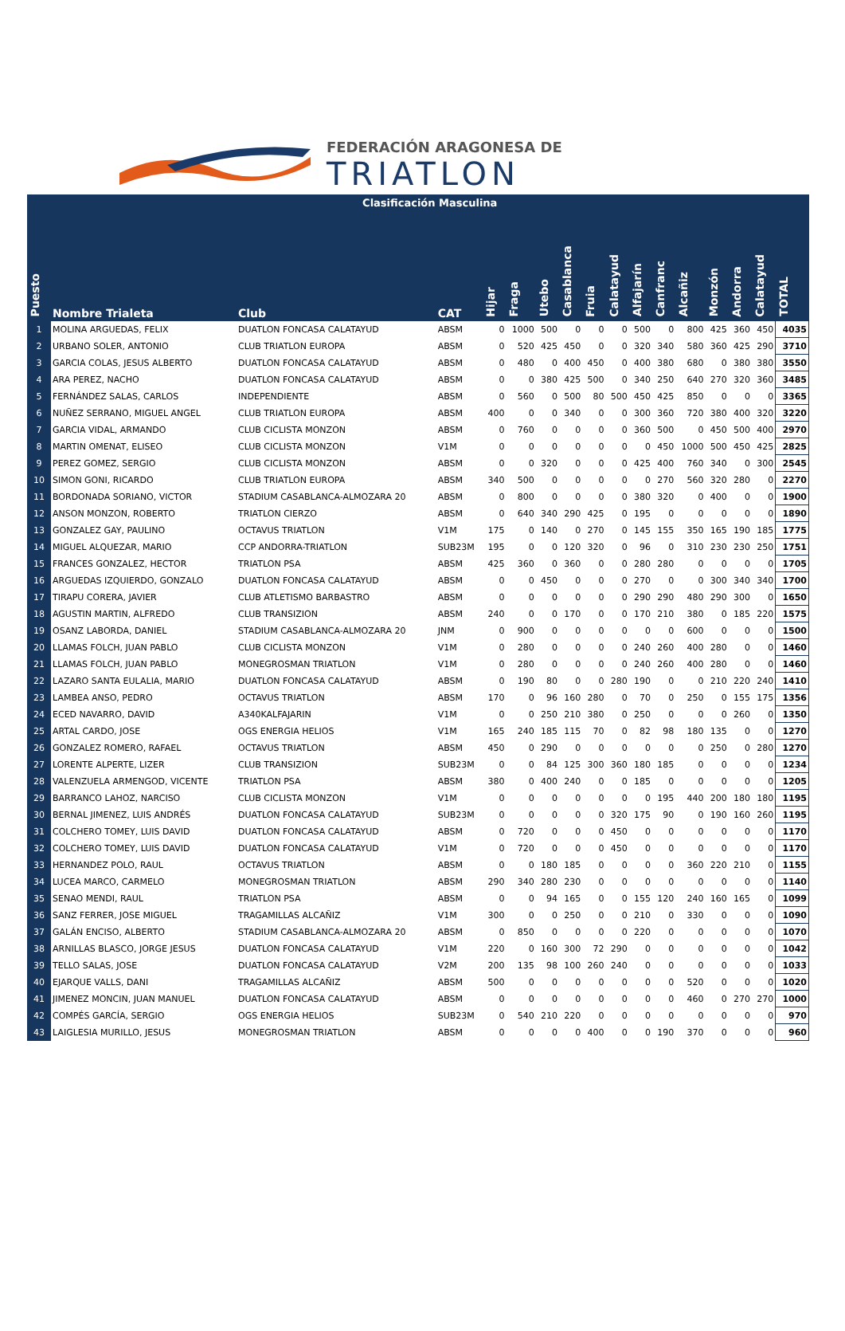FEDERACIÓN ARAGONESA DE
TRIATLON
| | Clasificación Masculina | | | | | | | | | | | | | | | |
| Puesto | Nombre Trialeta | Club | CAT | Hijar | Fraga | Utebo | Casablanca | Fruia | Calatayud | Alfajarín | Canfranc | Alcañiz | Monzón | Andorra | Calatayud | TOTAL |
| 1 | MOLINA ARGUEDAS, FELIX | DUATLON FONCASA CALATAYUD | ABSM | 0 | 1000 | 500 | 0 | 0 | 0 | 500 | 0 | 800 | 425 | 360 | 450 | 4035 |
| 2 | URBANO SOLER, ANTONIO | CLUB TRIATLON EUROPA | ABSM | 0 | 520 | 425 | 450 | 0 | 0 | 320 | 340 | 580 | 360 | 425 | 290 | 3710 |
| 3 | GARCIA COLAS, JESUS ALBERTO | DUATLON FONCASA CALATAYUD | ABSM | 0 | 480 | 0 | 400 | 450 | 0 | 400 | 380 | 680 | 0 | 380 | 380 | 3550 |
| 4 | ARA PEREZ, NACHO | DUATLON FONCASA CALATAYUD | ABSM | 0 | 0 | 380 | 425 | 500 | 0 | 340 | 250 | 640 | 270 | 320 | 360 | 3485 |
| 5 | FERNÁNDEZ SALAS, CARLOS | INDEPENDIENTE | ABSM | 0 | 560 | 0 | 500 | 80 | 500 | 450 | 425 | 850 | 0 | 0 | 0 | 3365 |
| 6 | NUÑEZ SERRANO, MIGUEL ANGEL | CLUB TRIATLON EUROPA | ABSM | 400 | 0 | 0 | 340 | 0 | 0 | 300 | 360 | 720 | 380 | 400 | 320 | 3220 |
| 7 | GARCIA VIDAL, ARMANDO | CLUB CICLISTA MONZON | ABSM | 0 | 760 | 0 | 0 | 0 | 0 | 360 | 500 | 0 | 450 | 500 | 400 | 2970 |
| 8 | MARTIN OMENAT, ELISEO | CLUB CICLISTA MONZON | V1M | 0 | 0 | 0 | 0 | 0 | 0 | 0 | 450 | 1000 | 500 | 450 | 425 | 2825 |
| 9 | PEREZ GOMEZ, SERGIO | CLUB CICLISTA MONZON | ABSM | 0 | 0 | 320 | 0 | 0 | 0 | 425 | 400 | 760 | 340 | 0 | 300 | 2545 |
| 10 | SIMON GONI, RICARDO | CLUB TRIATLON EUROPA | ABSM | 340 | 500 | 0 | 0 | 0 | 0 | 0 | 270 | 560 | 320 | 280 | 0 | 2270 |
| 11 | BORDONADA SORIANO, VICTOR | STADIUM CASABLANCA-ALMOZARA 20 | ABSM | 0 | 800 | 0 | 0 | 0 | 0 | 380 | 320 | 0 | 400 | 0 | 0 | 1900 |
| 12 | ANSON MONZON, ROBERTO | TRIATLON CIERZO | ABSM | 0 | 640 | 340 | 290 | 425 | 0 | 195 | 0 | 0 | 0 | 0 | 0 | 1890 |
| 13 | GONZALEZ GAY, PAULINO | OCTAVUS TRIATLON | V1M | 175 | 0 | 140 | 0 | 270 | 0 | 145 | 155 | 350 | 165 | 190 | 185 | 1775 |
| 14 | MIGUEL ALQUEZAR, MARIO | CCP ANDORRA-TRIATLON | SUB23M | 195 | 0 | 0 | 120 | 320 | 0 | 96 | 0 | 310 | 230 | 230 | 250 | 1751 |
| 15 | FRANCES GONZALEZ, HECTOR | TRIATLON PSA | ABSM | 425 | 360 | 0 | 360 | 0 | 0 | 280 | 280 | 0 | 0 | 0 | 0 | 1705 |
| 16 | ARGUEDAS IZQUIERDO, GONZALO | DUATLON FONCASA CALATAYUD | ABSM | 0 | 0 | 450 | 0 | 0 | 0 | 270 | 0 | 0 | 300 | 340 | 340 | 1700 |
| 17 | TIRAPU CORERA, JAVIER | CLUB ATLETISMO BARBASTRO | ABSM | 0 | 0 | 0 | 0 | 0 | 0 | 290 | 290 | 480 | 290 | 300 | 0 | 1650 |
| 18 | AGUSTIN MARTIN, ALFREDO | CLUB TRANSIZION | ABSM | 240 | 0 | 0 | 170 | 0 | 0 | 170 | 210 | 380 | 0 | 185 | 220 | 1575 |
| 19 | OSANZ LABORDA, DANIEL | STADIUM CASABLANCA-ALMOZARA 20 | JNM | 0 | 900 | 0 | 0 | 0 | 0 | 0 | 0 | 600 | 0 | 0 | 0 | 1500 |
| 20 | LLAMAS FOLCH, JUAN PABLO | CLUB CICLISTA MONZON | V1M | 0 | 280 | 0 | 0 | 0 | 0 | 240 | 260 | 400 | 280 | 0 | 0 | 1460 |
| 21 | LLAMAS FOLCH, JUAN PABLO | MONEGROSMAN TRIATLON | V1M | 0 | 280 | 0 | 0 | 0 | 0 | 240 | 260 | 400 | 280 | 0 | 0 | 1460 |
| 22 | LAZARO SANTA EULALIA, MARIO | DUATLON FONCASA CALATAYUD | ABSM | 0 | 190 | 80 | 0 | 0 | 280 | 190 | 0 | 0 | 210 | 220 | 240 | 1410 |
| 23 | LAMBEA ANSO, PEDRO | OCTAVUS TRIATLON | ABSM | 170 | 0 | 96 | 160 | 280 | 0 | 70 | 0 | 250 | 0 | 155 | 175 | 1356 |
| 24 | ECED NAVARRO, DAVID | A340KALFAJARIN | V1M | 0 | 0 | 250 | 210 | 380 | 0 | 250 | 0 | 0 | 0 | 260 | 0 | 1350 |
| 25 | ARTAL CARDO, JOSE | OGS ENERGIA HELIOS | V1M | 165 | 240 | 185 | 115 | 70 | 0 | 82 | 98 | 180 | 135 | 0 | 0 | 1270 |
| 26 | GONZALEZ ROMERO, RAFAEL | OCTAVUS TRIATLON | ABSM | 450 | 0 | 290 | 0 | 0 | 0 | 0 | 0 | 0 | 250 | 0 | 280 | 1270 |
| 27 | LORENTE ALPERTE, LIZER | CLUB TRANSIZION | SUB23M | 0 | 0 | 84 | 125 | 300 | 360 | 180 | 185 | 0 | 0 | 0 | 0 | 1234 |
| 28 | VALENZUELA ARMENGOD, VICENTE | TRIATLON PSA | ABSM | 380 | 0 | 400 | 240 | 0 | 0 | 185 | 0 | 0 | 0 | 0 | 0 | 1205 |
| 29 | BARRANCO LAHOZ, NARCISO | CLUB CICLISTA MONZON | V1M | 0 | 0 | 0 | 0 | 0 | 0 | 0 | 195 | 440 | 200 | 180 | 180 | 1195 |
| 30 | BERNAL JIMENEZ, LUIS ANDRÉS | DUATLON FONCASA CALATAYUD | SUB23M | 0 | 0 | 0 | 0 | 0 | 320 | 175 | 90 | 0 | 190 | 160 | 260 | 1195 |
| 31 | COLCHERO TOMEY, LUIS DAVID | DUATLON FONCASA CALATAYUD | ABSM | 0 | 720 | 0 | 0 | 0 | 450 | 0 | 0 | 0 | 0 | 0 | 0 | 1170 |
| 32 | COLCHERO TOMEY, LUIS DAVID | DUATLON FONCASA CALATAYUD | V1M | 0 | 720 | 0 | 0 | 0 | 450 | 0 | 0 | 0 | 0 | 0 | 0 | 1170 |
| 33 | HERNANDEZ POLO, RAUL | OCTAVUS TRIATLON | ABSM | 0 | 0 | 180 | 185 | 0 | 0 | 0 | 0 | 360 | 220 | 210 | 0 | 1155 |
| 34 | LUCEA MARCO, CARMELO | MONEGROSMAN TRIATLON | ABSM | 290 | 340 | 280 | 230 | 0 | 0 | 0 | 0 | 0 | 0 | 0 | 0 | 1140 |
| 35 | SENAO MENDI, RAUL | TRIATLON PSA | ABSM | 0 | 0 | 94 | 165 | 0 | 0 | 155 | 120 | 240 | 160 | 165 | 0 | 1099 |
| 36 | SANZ FERRER, JOSE MIGUEL | TRAGAMILLAS ALCAÑIZ | V1M | 300 | 0 | 0 | 250 | 0 | 0 | 210 | 0 | 330 | 0 | 0 | 0 | 1090 |
| 37 | GALÁN ENCISO, ALBERTO | STADIUM CASABLANCA-ALMOZARA 20 | ABSM | 0 | 850 | 0 | 0 | 0 | 0 | 220 | 0 | 0 | 0 | 0 | 0 | 1070 |
| 38 | ARNILLAS BLASCO, JORGE JESUS | DUATLON FONCASA CALATAYUD | V1M | 220 | 0 | 160 | 300 | 72 | 290 | 0 | 0 | 0 | 0 | 0 | 0 | 1042 |
| 39 | TELLO SALAS, JOSE | DUATLON FONCASA CALATAYUD | V2M | 200 | 135 | 98 | 100 | 260 | 240 | 0 | 0 | 0 | 0 | 0 | 0 | 1033 |
| 40 | EJARQUE VALLS, DANI | TRAGAMILLAS ALCAÑIZ | ABSM | 500 | 0 | 0 | 0 | 0 | 0 | 0 | 0 | 520 | 0 | 0 | 0 | 1020 |
| 41 | JIMENEZ MONCIN, JUAN MANUEL | DUATLON FONCASA CALATAYUD | ABSM | 0 | 0 | 0 | 0 | 0 | 0 | 0 | 0 | 460 | 0 | 270 | 270 | 1000 |
| 42 | COMPÉS GARCÍA, SERGIO | OGS ENERGIA HELIOS | SUB23M | 0 | 540 | 210 | 220 | 0 | 0 | 0 | 0 | 0 | 0 | 0 | 0 | 970 |
| 43 | LAIGLESIA MURILLO, JESUS | MONEGROSMAN TRIATLON | ABSM | 0 | 0 | 0 | 0 | 400 | 0 | 0 | 190 | 370 | 0 | 0 | 0 | 960 |